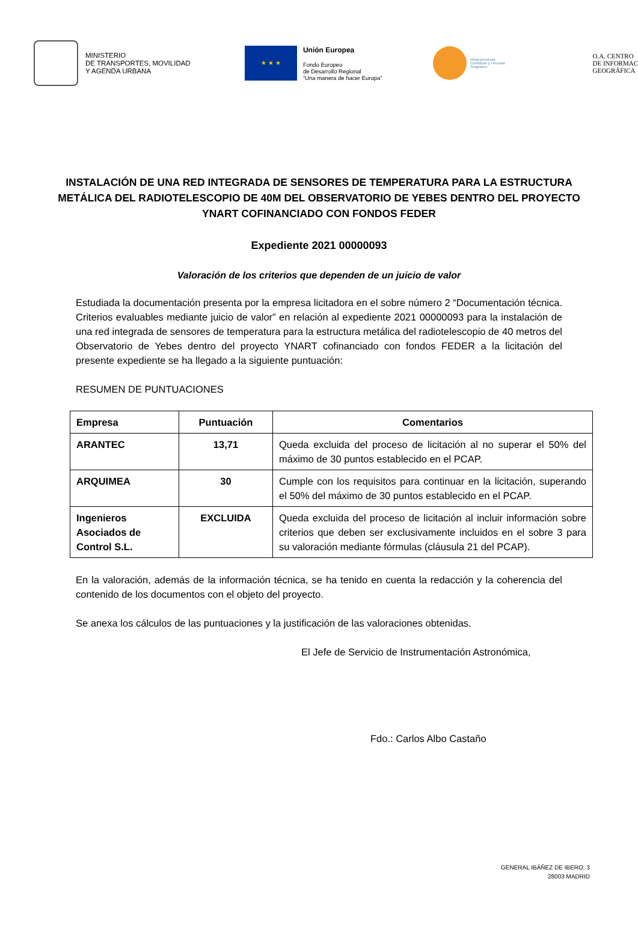MINISTERIO
DE TRANSPORTES, MOVILIDAD
Y AGENDA URBANA
★ ★ ★
Unión Europea
Fondo Europeo
de Desarrollo Regional
“Una manera de hacer Europa”
Infraestructuras
Científicas y Técnicas
Singulares
O.A. CENTRO
DE INFORMAC
GEOGRÁFICA
INSTALACIÓN DE UNA RED INTEGRADA DE SENSORES DE TEMPERATURA PARA LA ESTRUCTURA METÁLICA DEL RADIOTELESCOPIO DE 40M DEL OBSERVATORIO DE YEBES DENTRO DEL PROYECTO YNART COFINANCIADO CON FONDOS FEDER
Expediente 2021 00000093
Valoración de los criterios que dependen de un juicio de valor
Estudiada la documentación presenta por la empresa licitadora en el sobre número 2 “Documentación técnica. Criterios evaluables mediante juicio de valor” en relación al expediente 2021 00000093 para la instalación de una red integrada de sensores de temperatura para la estructura metálica del radiotelescopio de 40 metros del Observatorio de Yebes dentro del proyecto YNART cofinanciado con fondos FEDER a la licitación del presente expediente se ha llegado a la siguiente puntuación:
RESUMEN DE PUNTUACIONES
| Empresa | Puntuación | Comentarios |
| --- | --- | --- |
| ARANTEC | 13,71 | Queda excluida del proceso de licitación al no superar el 50% del máximo de 30 puntos establecido en el PCAP. |
| ARQUIMEA | 30 | Cumple con los requisitos para continuar en la licitación, superando el 50% del máximo de 30 puntos establecido en el PCAP. |
| Ingenieros Asociados de Control S.L. | EXCLUIDA | Queda excluida del proceso de licitación al incluir información sobre criterios que deben ser exclusivamente incluidos en el sobre 3 para su valoración mediante fórmulas (cláusula 21 del PCAP). |
En la valoración, además de la información técnica, se ha tenido en cuenta la redacción y la coherencia del contenido de los documentos con el objeto del proyecto.
Se anexa los cálculos de las puntuaciones y la justificación de las valoraciones obtenidas.
El Jefe de Servicio de Instrumentación Astronómica,
Fdo.: Carlos Albo Castaño
GENERAL IBÁÑEZ DE IBERO, 3
28003 MADRID